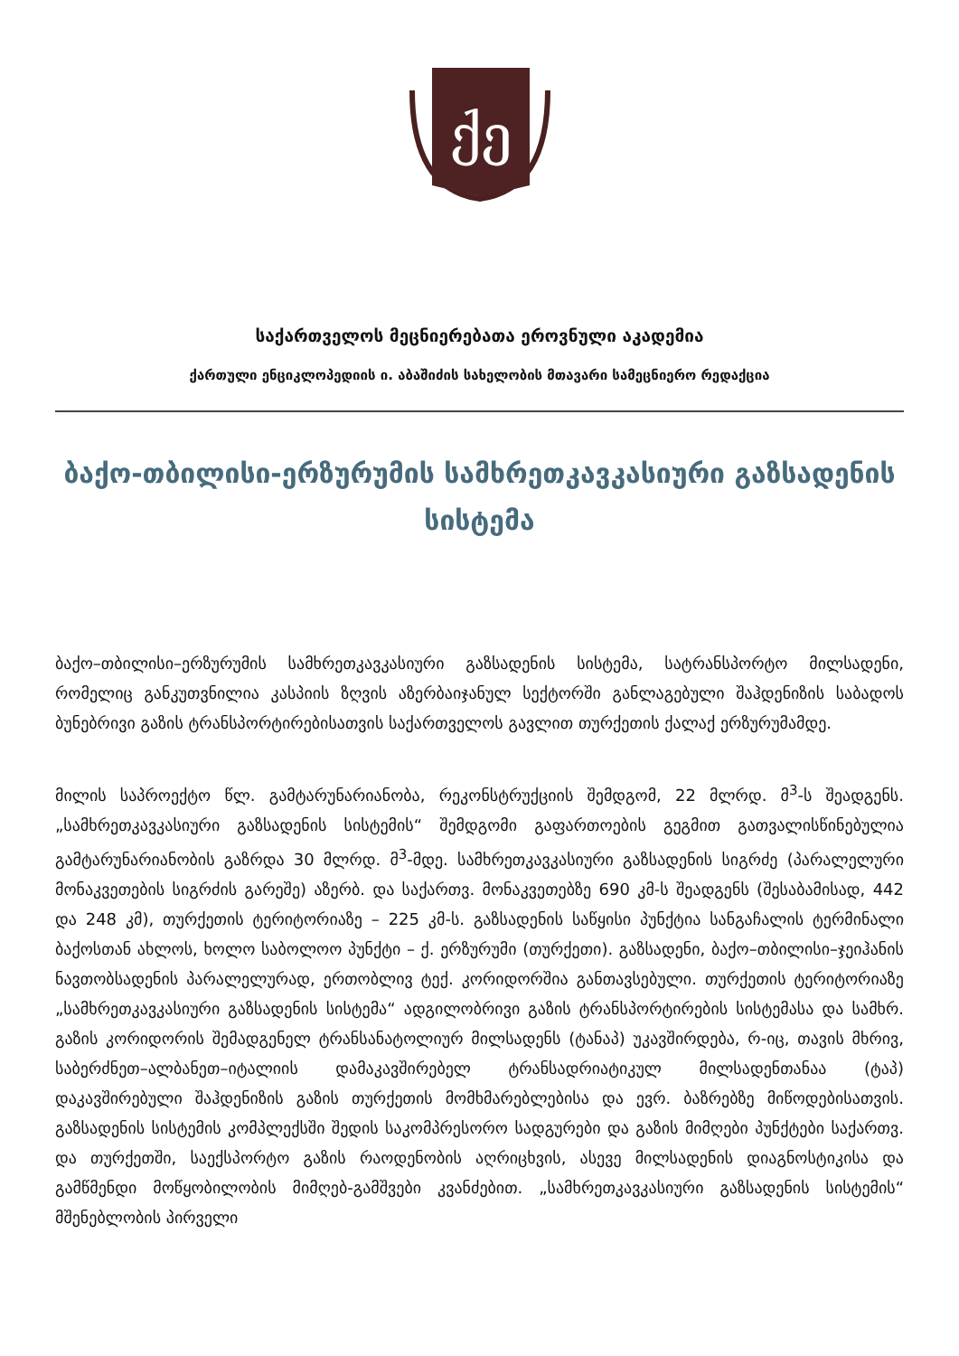ქე
საქართველოს მეცნიერებათა ეროვნული აკადემია
ქართული ენციკლოპედიის ი. აბაშიძის სახელობის მთავარი სამეცნიერო რედაქცია
ბაქო-თბილისი-ერზურუმის სამხრეთკავკასიური გაზსადენის სისტემა
ბაქო–თბილისი–ერზურუმის სამხრეთკავკასიური გაზსადენის სისტემა, სატრანსპორტო მილსადენი, რომელიც განკუთვნილია კასპიის ზღვის აზერბაიჯანულ სექტორში განლაგებული შაჰდენიზის საბადოს ბუნებრივი გაზის ტრანსპორტირებისათვის საქართველოს გავლით თურქეთის ქალაქ ერზურუმამდე.
მილის საპროექტო წლ. გამტარუნარიანობა, რეკონსტრუქციის შემდგომ, 22 მლრდ. მ<sup>3</sup>-ს შეადგენს. „სამხრეთკავკასიური გაზსადენის სისტემის“ შემდგომი გაფართოების გეგმით გათვალისწინებულია გამტარუნარიანობის გაზრდა 30 მლრდ. მ<sup>3</sup>-მდე. სამხრეთკავკასიური გაზსადენის სიგრძე (პარალელური მონაკვეთების სიგრძის გარეშე) აზერბ. და საქართვ. მონაკვეთებზე 690 კმ-ს შეადგენს (შესაბამისად, 442 და 248 კმ), თურქეთის ტერიტორიაზე – 225 კმ-ს. გაზსადენის საწყისი პუნქტია სანგაჩალის ტერმინალი ბაქოსთან ახლოს, ხოლო საბოლოო პუნქტი – ქ. ერზურუმი (თურქეთი). გაზსადენი, ბაქო–თბილისი–ჯეიჰანის ნავთობსადენის პარალელურად, ერთობლივ ტექ. კორიდორშია განთავსებული. თურქეთის ტერიტორიაზე „სამხრეთკავკასიური გაზსადენის სისტემა“ ადგილობრივი გაზის ტრანსპორტირების სისტემასა და სამხრ. გაზის კორიდორის შემადგენელ ტრანსანატოლიურ მილსადენს (ტანაპ) უკავშირდება, რ-იც, თავის მხრივ, საბერძნეთ–ალბანეთ–იტალიის დამაკავშირებელ ტრანსადრიატიკულ მილსადენთანაა (ტაპ) დაკავშირებული შაჰდენიზის გაზის თურქეთის მომხმარებლებისა და ევრ. ბაზრებზე მიწოდებისათვის. გაზსადენის სისტემის კომპლექსში შედის საკომპრესორო სადგურები და გაზის მიმღები პუნქტები საქართვ. და თურქეთში, საექსპორტო გაზის რაოდენობის აღრიცხვის, ასევე მილსადენის დიაგნოსტიკისა და გამწმენდი მოწყობილობის მიმღებ-გამშვები კვანძებით. „სამხრეთკავკასიური გაზსადენის სისტემის“ მშენებლობის პირველი